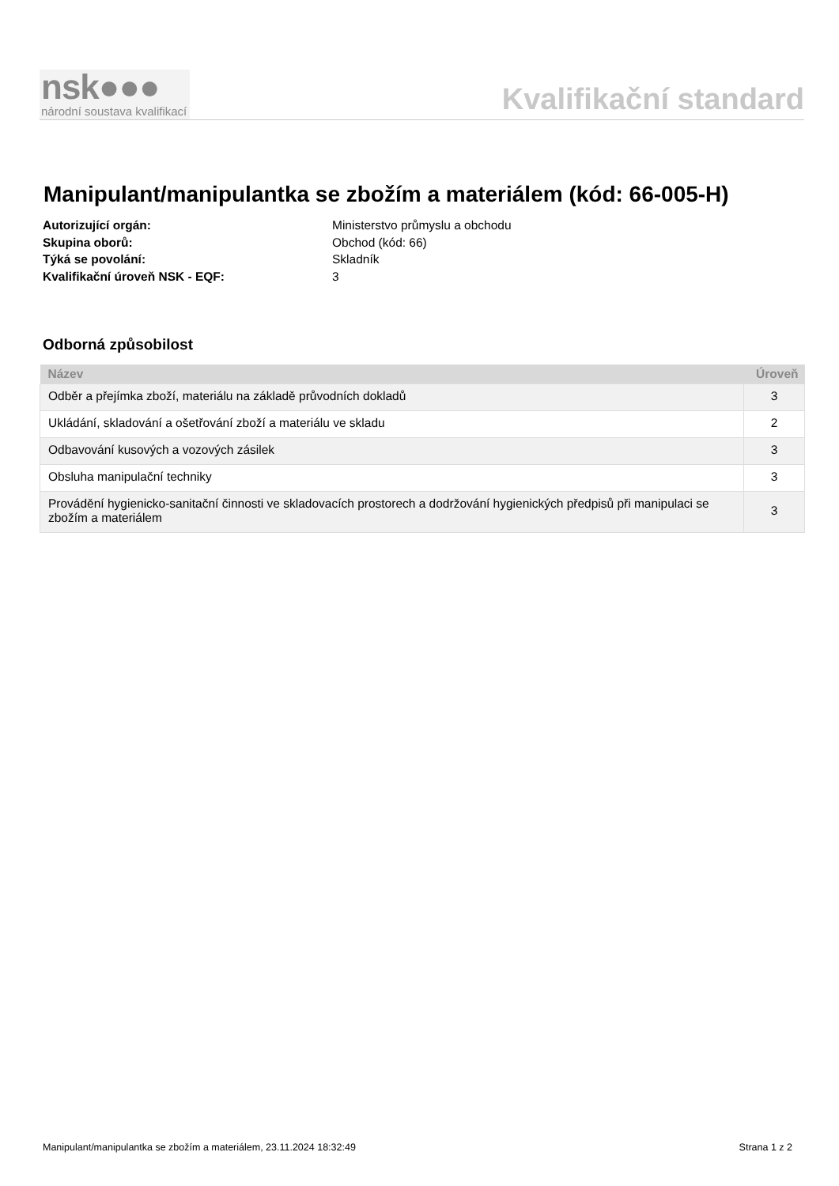nsk●●●
národní soustava kvalifikací
Kvalifikační standard
Manipulant/manipulantka se zbožím a materiálem (kód: 66-005-H)
Autorizující orgán: Ministerstvo průmyslu a obchodu
Skupina oborů: Obchod (kód: 66)
Týká se povolání: Skladník
Kvalifikační úroveň NSK - EQF: 3
Odborná způsobilost
| Název | Úroveň |
| --- | --- |
| Odběr a přejímka zboží, materiálu na základě průvodních dokladů | 3 |
| Ukládání, skladování a ošetřování zboží a materiálu ve skladu | 2 |
| Odbavování kusových a vozových zásilek | 3 |
| Obsluha manipulační techniky | 3 |
| Provádění hygienicko-sanitační činnosti ve skladovacích prostorech a dodržování hygienických předpisů při manipulaci se zbožím a materiálem | 3 |
Manipulant/manipulantka se zbožím a materiálem, 23.11.2024 18:32:49 Strana 1 z 2